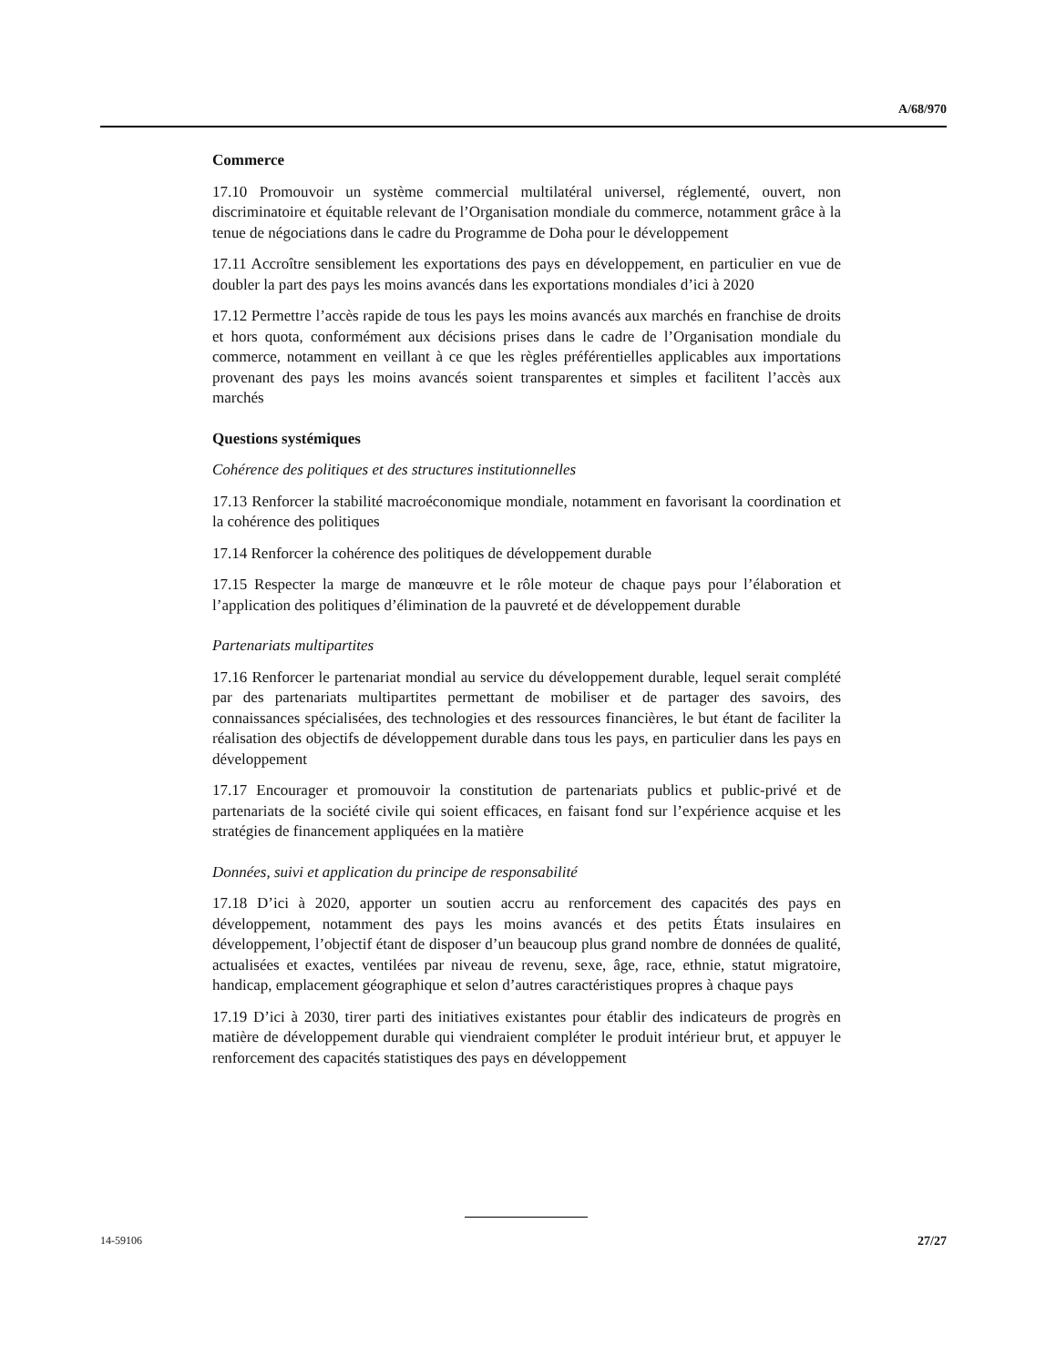A/68/970
Commerce
17.10 Promouvoir un système commercial multilatéral universel, réglementé, ouvert, non discriminatoire et équitable relevant de l’Organisation mondiale du commerce, notamment grâce à la tenue de négociations dans le cadre du Programme de Doha pour le développement
17.11 Accroître sensiblement les exportations des pays en développement, en particulier en vue de doubler la part des pays les moins avancés dans les exportations mondiales d’ici à 2020
17.12 Permettre l’accès rapide de tous les pays les moins avancés aux marchés en franchise de droits et hors quota, conformément aux décisions prises dans le cadre de l’Organisation mondiale du commerce, notamment en veillant à ce que les règles préférentielles applicables aux importations provenant des pays les moins avancés soient transparentes et simples et facilitent l’accès aux marchés
Questions systémiques
Cohérence des politiques et des structures institutionnelles
17.13 Renforcer la stabilité macroéconomique mondiale, notamment en favorisant la coordination et la cohérence des politiques
17.14 Renforcer la cohérence des politiques de développement durable
17.15 Respecter la marge de manœuvre et le rôle moteur de chaque pays pour l’élaboration et l’application des politiques d’élimination de la pauvreté et de développement durable
Partenariats multipartites
17.16 Renforcer le partenariat mondial au service du développement durable, lequel serait complété par des partenariats multipartites permettant de mobiliser et de partager des savoirs, des connaissances spécialisées, des technologies et des ressources financières, le but étant de faciliter la réalisation des objectifs de développement durable dans tous les pays, en particulier dans les pays en développement
17.17 Encourager et promouvoir la constitution de partenariats publics et public-privé et de partenariats de la société civile qui soient efficaces, en faisant fond sur l’expérience acquise et les stratégies de financement appliquées en la matière
Données, suivi et application du principe de responsabilité
17.18 D’ici à 2020, apporter un soutien accru au renforcement des capacités des pays en développement, notamment des pays les moins avancés et des petits États insulaires en développement, l’objectif étant de disposer d’un beaucoup plus grand nombre de données de qualité, actualisées et exactes, ventilées par niveau de revenu, sexe, âge, race, ethnie, statut migratoire, handicap, emplacement géographique et selon d’autres caractéristiques propres à chaque pays
17.19 D’ici à 2030, tirer parti des initiatives existantes pour établir des indicateurs de progrès en matière de développement durable qui viendraient compléter le produit intérieur brut, et appuyer le renforcement des capacités statistiques des pays en développement
14-59106 27/27